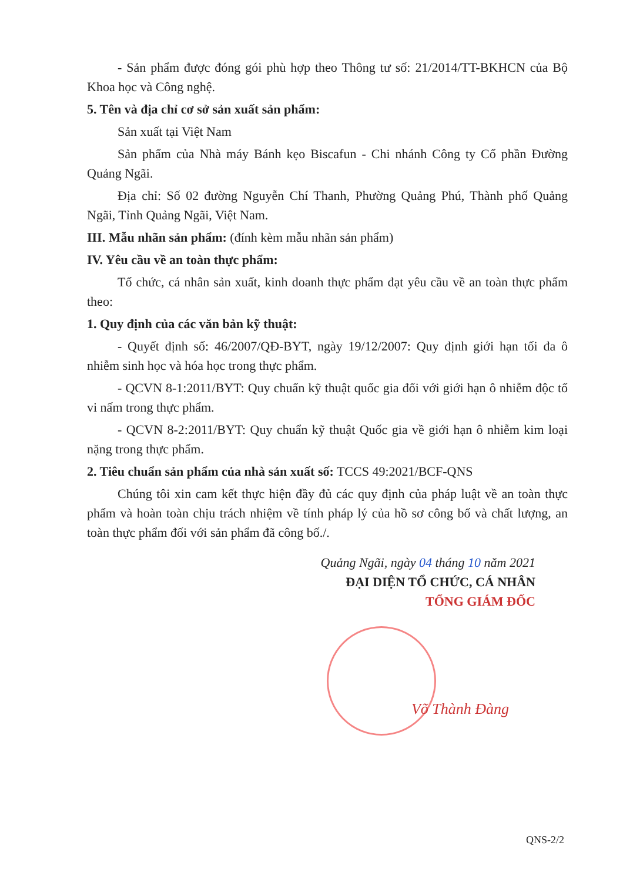- Sản phẩm được đóng gói phù hợp theo Thông tư số: 21/2014/TT-BKHCN của Bộ Khoa học và Công nghệ.
5. Tên và địa chỉ cơ sở sản xuất sản phẩm:
Sản xuất tại Việt Nam
Sản phẩm của Nhà máy Bánh kẹo Biscafun - Chi nhánh Công ty Cổ phần Đường Quảng Ngãi.
Địa chỉ: Số 02 đường Nguyễn Chí Thanh, Phường Quảng Phú, Thành phố Quảng Ngãi, Tỉnh Quảng Ngãi, Việt Nam.
III. Mẫu nhãn sản phẩm: (đính kèm mẫu nhãn sản phẩm)
IV. Yêu cầu về an toàn thực phẩm:
Tổ chức, cá nhân sản xuất, kinh doanh thực phẩm đạt yêu cầu về an toàn thực phẩm theo:
1. Quy định của các văn bản kỹ thuật:
- Quyết định số: 46/2007/QĐ-BYT, ngày 19/12/2007: Quy định giới hạn tối đa ô nhiễm sinh học và hóa học trong thực phẩm.
- QCVN 8-1:2011/BYT: Quy chuẩn kỹ thuật quốc gia đối với giới hạn ô nhiễm độc tố vi nấm trong thực phẩm.
- QCVN 8-2:2011/BYT: Quy chuẩn kỹ thuật Quốc gia về giới hạn ô nhiễm kim loại nặng trong thực phẩm.
2. Tiêu chuẩn sản phẩm của nhà sản xuất số: TCCS 49:2021/BCF-QNS
Chúng tôi xin cam kết thực hiện đầy đủ các quy định của pháp luật về an toàn thực phẩm và hoàn toàn chịu trách nhiệm về tính pháp lý của hồ sơ công bố và chất lượng, an toàn thực phẩm đối với sản phẩm đã công bố./.
Quảng Ngãi, ngày 04 tháng 10 năm 2021
ĐẠI DIỆN TỔ CHỨC, CÁ NHÂN
TỔNG GIÁM ĐỐC
Võ Thành Đàng
QNS-2/2